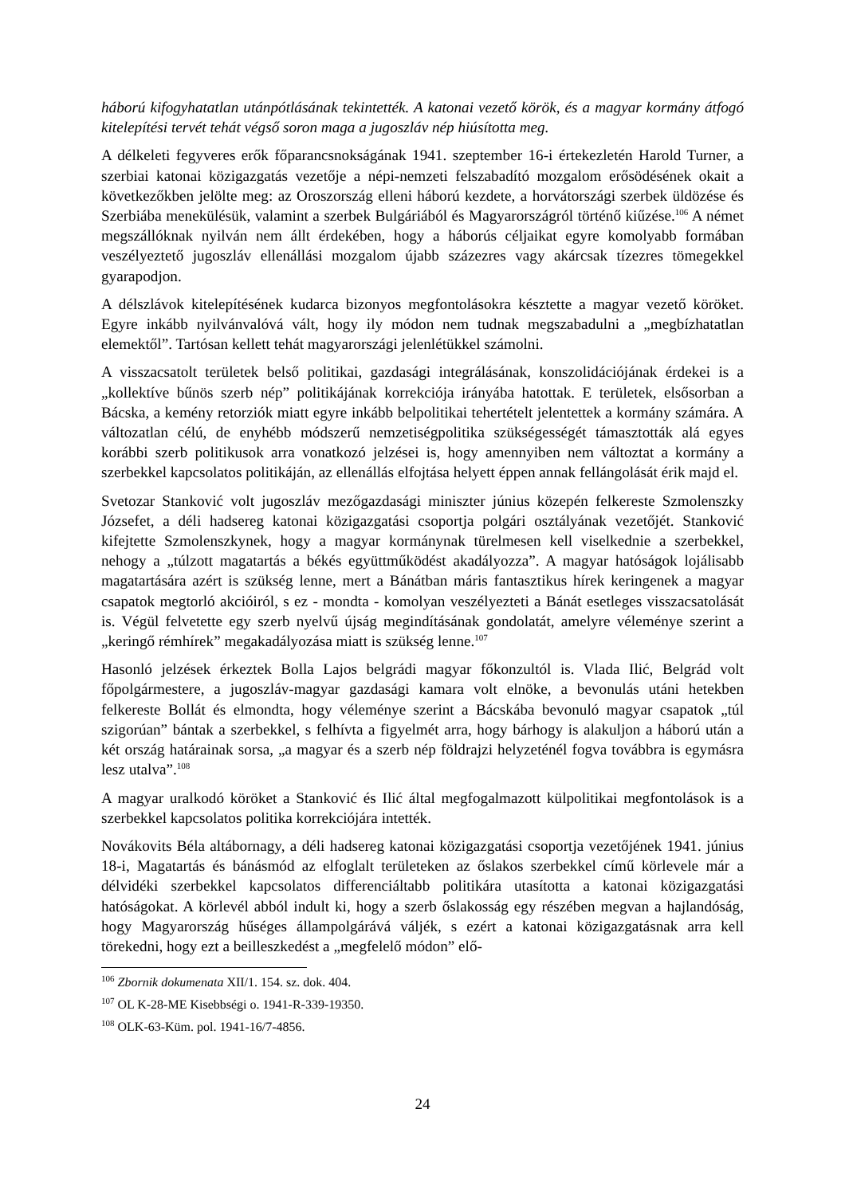háború kifogyhatatlan utánpótlásának tekintették. A katonai vezető körök, és a magyar kormány átfogó kitelepítési tervét tehát végső soron maga a jugoszláv nép hiúsította meg.
A délkeleti fegyveres erők főparancsnokságának 1941. szeptember 16-i értekezletén Harold Turner, a szerbiai katonai közigazgatás vezetője a népi-nemzeti felszabadító mozgalom erősödésének okait a következőkben jelölte meg: az Oroszország elleni háború kezdete, a horvátországi szerbek üldözése és Szerbiába menekülésük, valamint a szerbek Bulgáriából és Magyarországról történő kiűzése.<sup>106</sup> A német megszállóknak nyilván nem állt érdekében, hogy a háborús céljaikat egyre komolyabb formában veszélyeztető jugoszláv ellenállási mozgalom újabb százezres vagy akárcsak tízezres tömegekkel gyarapodjon.
A délszlávok kitelepítésének kudarca bizonyos megfontolásokra késztette a magyar vezető köröket. Egyre inkább nyilvánvalóvá vált, hogy ily módon nem tudnak megszabadulni a „megbízhatatlan elemektől”. Tartósan kellett tehát magyarországi jelenlétükkel számolni.
A visszacsatolt területek belső politikai, gazdasági integrálásának, konszolidációjának érdekei is a „kollektíve bűnös szerb nép” politikájának korrekciója irányába hatottak. E területek, elsősorban a Bácska, a kemény retorziók miatt egyre inkább belpolitikai tehertételt jelentettek a kormány számára. A változatlan célú, de enyhébb módszerű nemzetiségpolitika szükségességét támasztották alá egyes korábbi szerb politikusok arra vonatkozó jelzései is, hogy amennyiben nem változtat a kormány a szerbekkel kapcsolatos politikáján, az ellenállás elfojtása helyett éppen annak fellángolását érik majd el.
Svetozar Stanković volt jugoszláv mezőgazdasági miniszter június közepén felkereste Szmolenszky Józsefet, a déli hadsereg katonai közigazgatási csoportja polgári osztályának vezetőjét. Stanković kifejtette Szmolenszkynek, hogy a magyar kormánynak türelmesen kell viselkednie a szerbekkel, nehogy a „túlzott magatartás a békés együttműködést akadályozza”. A magyar hatóságok lojálisabb magatartására azért is szükség lenne, mert a Bánátban máris fantasztikus hírek keringenek a magyar csapatok megtorló akcióiról, s ez - mondta - komolyan veszélyezteti a Bánát esetleges visszacsatolását is. Végül felvetette egy szerb nyelvű újság megindításának gondolatát, amelyre véleménye szerint a „keringő rémhírek” megakadályozása miatt is szükség lenne.<sup>107</sup>
Hasonló jelzések érkeztek Bolla Lajos belgrádi magyar főkonzultól is. Vlada Ilić, Belgrád volt főpolgármestere, a jugoszláv-magyar gazdasági kamara volt elnöke, a bevonulás utáni hetekben felkereste Bollát és elmondta, hogy véleménye szerint a Bácskába bevonuló magyar csapatok „túl szigorúan” bántak a szerbekkel, s felhívta a figyelmét arra, hogy bárhogy is alakuljon a háború után a két ország határainak sorsa, „a magyar és a szerb nép földrajzi helyzeténél fogva továbbra is egymásra lesz utalva”.<sup>108</sup>
A magyar uralkodó köröket a Stanković és Ilić által megfogalmazott külpolitikai megfontolások is a szerbekkel kapcsolatos politika korrekciójára intették.
Novákovits Béla altábornagy, a déli hadsereg katonai közigazgatási csoportja vezetőjének 1941. június 18-i, Magatartás és bánásmód az elfoglalt területeken az őslakos szerbekkel című körlevele már a délvidéki szerbekkel kapcsolatos differenciáltabb politikára utasította a katonai közigazgatási hatóságokat. A körlevél abból indult ki, hogy a szerb őslakosság egy részében megvan a hajlandóság, hogy Magyarország hűséges állampolgárává váljék, s ezért a katonai közigazgatásnak arra kell törekedni, hogy ezt a beilleszkedést a „megfelelő módon” elő-
<sup>106</sup> Zbornik dokumenata XII/1. 154. sz. dok. 404.
<sup>107</sup> OL K-28-ME Kisebbségi o. 1941-R-339-19350.
<sup>108</sup> OLK-63-Küm. pol. 1941-16/7-4856.
24